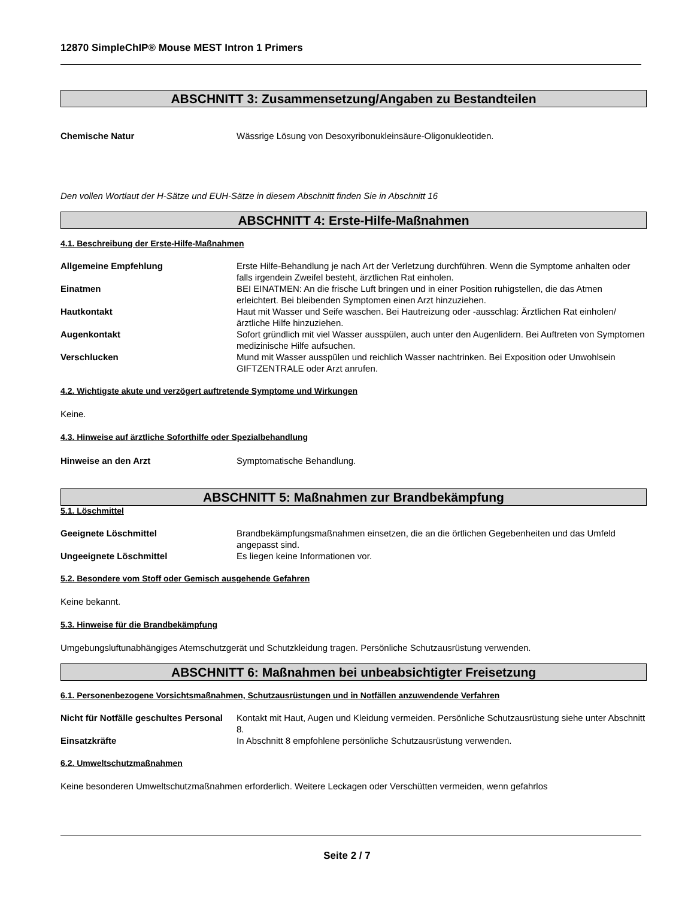12870 SimpleChIP® Mouse MEST Intron 1 Primers
ABSCHNITT 3: Zusammensetzung/Angaben zu Bestandteilen
Chemische Natur Wässrige Lösung von Desoxyribonukleinsäure-Oligonukleotiden.
Den vollen Wortlaut der H-Sätze und EUH-Sätze in diesem Abschnitt finden Sie in Abschnitt 16
ABSCHNITT 4: Erste-Hilfe-Maßnahmen
4.1. Beschreibung der Erste-Hilfe-Maßnahmen
Allgemeine Empfehlung Erste Hilfe-Behandlung je nach Art der Verletzung durchführen. Wenn die Symptome anhalten oder falls irgendein Zweifel besteht, ärztlichen Rat einholen.
Einatmen BEI EINATMEN: An die frische Luft bringen und in einer Position ruhigstellen, die das Atmen erleichtert. Bei bleibenden Symptomen einen Arzt hinzuziehen.
Hautkontakt Haut mit Wasser und Seife waschen. Bei Hautreizung oder -ausschlag: Ärztlichen Rat einholen/ärztliche Hilfe hinzuziehen.
Augenkontakt Sofort gründlich mit viel Wasser ausspülen, auch unter den Augenlidern. Bei Auftreten von Symptomen medizinische Hilfe aufsuchen.
Verschlucken Mund mit Wasser ausspülen und reichlich Wasser nachtrinken. Bei Exposition oder Unwohlsein GIFTZENTRALE oder Arzt anrufen.
4.2. Wichtigste akute und verzögert auftretende Symptome und Wirkungen
Keine.
4.3. Hinweise auf ärztliche Soforthilfe oder Spezialbehandlung
Hinweise an den Arzt Symptomatische Behandlung.
ABSCHNITT 5: Maßnahmen zur Brandbekämpfung
5.1. Löschmittel
Geeignete Löschmittel Brandbekämpfungsmaßnahmen einsetzen, die an die örtlichen Gegebenheiten und das Umfeld angepasst sind.
Ungeeignete Löschmittel Es liegen keine Informationen vor.
5.2. Besondere vom Stoff oder Gemisch ausgehende Gefahren
Keine bekannt.
5.3. Hinweise für die Brandbekämpfung
Umgebungsluftunabhängiges Atemschutzgerät und Schutzkleidung tragen. Persönliche Schutzausrüstung verwenden.
ABSCHNITT 6: Maßnahmen bei unbeabsichtigter Freisetzung
6.1. Personenbezogene Vorsichtsmaßnahmen, Schutzausrüstungen und in Notfällen anzuwendende Verfahren
Nicht für Notfälle geschultes Personal
Kontakt mit Haut, Augen und Kleidung vermeiden. Persönliche Schutzausrüstung siehe unter Abschnitt 8.
Einsatzkräfte In Abschnitt 8 empfohlene persönliche Schutzausrüstung verwenden.
6.2. Umweltschutzmaßnahmen
Keine besonderen Umweltschutzmaßnahmen erforderlich. Weitere Leckagen oder Verschütten vermeiden, wenn gefahrlos
Seite 2 / 7